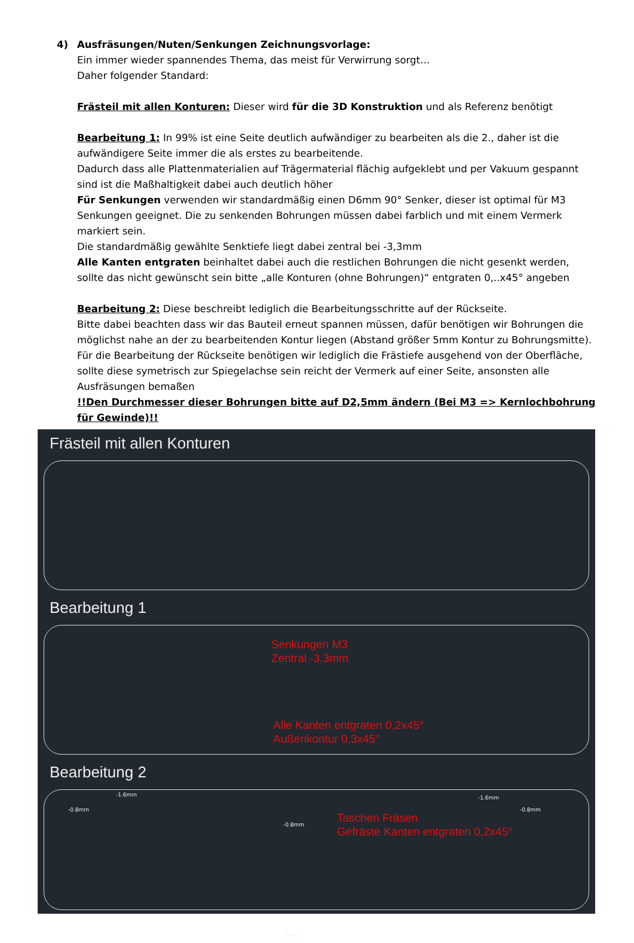4) Ausfräsungen/Nuten/Senkungen Zeichnungsvorlage:
Ein immer wieder spannendes Thema, das meist für Verwirrung sorgt…
Daher folgender Standard:
Frästeil mit allen Konturen: Dieser wird für die 3D Konstruktion und als Referenz benötigt
Bearbeitung 1: In 99% ist eine Seite deutlich aufwändiger zu bearbeiten als die 2., daher ist die aufwändigere Seite immer die als erstes zu bearbeitende.
Dadurch dass alle Plattenmaterialien auf Trägermaterial flächig aufgeklebt und per Vakuum gespannt sind ist die Maßhaltigkeit dabei auch deutlich höher
Für Senkungen verwenden wir standardmäßig einen D6mm 90° Senker, dieser ist optimal für M3 Senkungen geeignet. Die zu senkenden Bohrungen müssen dabei farblich und mit einem Vermerk markiert sein.
Die standardmäßig gewählte Senktiefe liegt dabei zentral bei -3,3mm
Alle Kanten entgraten beinhaltet dabei auch die restlichen Bohrungen die nicht gesenkt werden, sollte das nicht gewünscht sein bitte „alle Konturen (ohne Bohrungen)“ entgraten 0,..x45° angeben
Bearbeitung 2: Diese beschreibt lediglich die Bearbeitungsschritte auf der Rückseite.
Bitte dabei beachten dass wir das Bauteil erneut spannen müssen, dafür benötigen wir Bohrungen die möglichst nahe an der zu bearbeitenden Kontur liegen (Abstand größer 5mm Kontur zu Bohrungsmitte).
Für die Bearbeitung der Rückseite benötigen wir lediglich die Frästiefe ausgehend von der Oberfläche, sollte diese symetrisch zur Spiegelachse sein reicht der Vermerk auf einer Seite, ansonsten alle Ausfräsungen bemaßen
!!Den Durchmesser dieser Bohrungen bitte auf D2,5mm ändern (Bei M3 => Kernlochbohrung für Gewinde)!!
Frästeil mit allen Konturen
Bearbeitung 1
Senkungen M3
Zentral -3,3mm
Alle Kanten entgraten 0,2x45°
Außenkontur 0,3x45°
Bearbeitung 2
-1.6mm
-0.8mm
-0.8mm
-1mm
-1.6mm
-0.8mm
Taschen Fräsen
Gefräste Kanten entgraten 0,2x45°